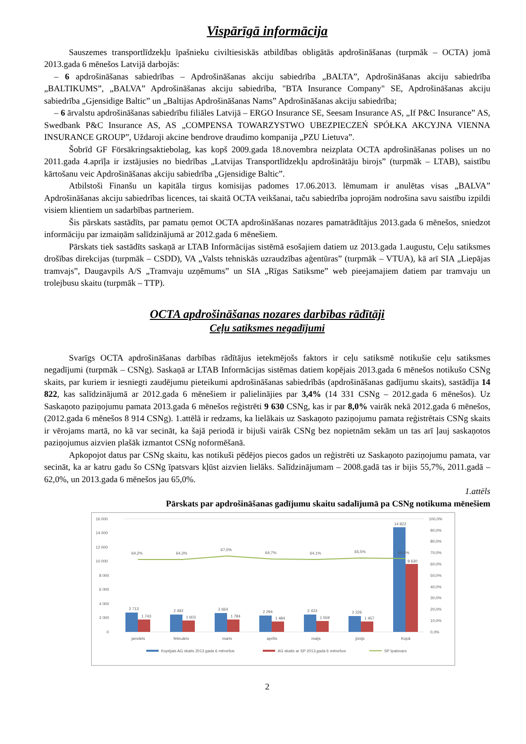Vispārīgā informācija
Sauszemes transportlīdzekļu īpašnieku civiltiesiskās atbildības obligātās apdrošināšanas (turpmāk – OCTA) jomā 2013.gada 6 mēnešos Latvijā darbojās:
– 6 apdrošināšanas sabiedrības – Apdrošināšanas akciju sabiedrība „BALTA”, Apdrošināšanas akciju sabiedrība „BALTIKUMS”, „BALVA” Apdrošināšanas akciju sabiedrība, "BTA Insurance Company" SE, Apdrošināšanas akciju sabiedrība „Gjensidige Baltic” un „Baltijas Apdrošināšanas Nams” Apdrošināšanas akciju sabiedrība;
– 6 ārvalstu apdrošināšanas sabiedrību filiāles Latvijā – ERGO Insurance SE, Seesam Insurance AS, „If P&C Insurance” AS, Swedbank P&C Insurance AS, AS „COMPENSA TOWARZYSTWO UBEZPIECZEŃ SPÓŁKA AKCYJNA VIENNA INSURANCE GROUP”, Uždaroji akcine bendrove draudimo kompanija „PZU Lietuva”.
Šobrīd GF Försäkringsaktiebolag, kas kopš 2009.gada 18.novembra neizplata OCTA apdrošināšanas polises un no 2011.gada 4.aprīļa ir izstājusies no biedrības „Latvijas Transportlīdzekļu apdrošinātāju birojs” (turpmāk – LTAB), saistību kārtošanu veic Apdrošināšanas akciju sabiedrība „Gjensidige Baltic”.
Atbilstoši Finanšu un kapitāla tirgus komisijas padomes 17.06.2013. lēmumam ir anulētas visas „BALVA” Apdrošināšanas akciju sabiedrības licences, tai skaitā OCTA veikšanai, taču sabiedrība joprojām nodrošina savu saistību izpildi visiem klientiem un sadarbības partneriem.
Šis pārskats sastādīts, par pamatu ņemot OCTA apdrošināšanas nozares pamatrādītājus 2013.gada 6 mēnešos, sniedzot informāciju par izmaiņām salīdzinājumā ar 2012.gada 6 mēnešiem.
Pārskats tiek sastādīts saskaņā ar LTAB Informācijas sistēmā esošajiem datiem uz 2013.gada 1.augustu, Ceļu satiksmes drošības direkcijas (turpmāk – CSDD), VA „Valsts tehniskās uzraudzības aģentūras” (turpmāk – VTUA), kā arī SIA „Liepājas tramvajs”, Daugavpils A/S „Tramvaju uzņēmums” un SIA „Rīgas Satiksme” web pieejamajiem datiem par tramvaju un trolejbusu skaitu (turpmāk – TTP).
OCTA apdrošināšanas nozares darbības rādītāji
Ceļu satiksmes negadījumi
Svarīgs OCTA apdrošināšanas darbības rādītājus ietekmējošs faktors ir ceļu satiksmē notikušie ceļu satiksmes negadījumi (turpmāk – CSNg). Saskaņā ar LTAB Informācijas sistēmas datiem kopējais 2013.gada 6 mēnešos notikušo CSNg skaits, par kuriem ir iesniegti zaudējumu pieteikumi apdrošināšanas sabiedrībās (apdrošināšanas gadījumu skaits), sastādīja 14 822, kas salīdzinājumā ar 2012.gada 6 mēnešiem ir palielinājies par 3,4% (14 331 CSNg – 2012.gada 6 mēnešos). Uz Saskaņoto paziņojumu pamata 2013.gada 6 mēnešos reģistrēti 9 630 CSNg, kas ir par 8,0% vairāk nekā 2012.gada 6 mēnešos, (2012.gada 6 mēnešos 8 914 CSNg). 1.attēlā ir redzams, ka lielākais uz Saskaņoto paziņojumu pamata reģistrētais CSNg skaits ir vērojams martā, no kā var secināt, ka šajā periodā ir bijuši vairāk CSNg bez nopietnām sekām un tas arī ļauj saskaņotos paziņojumus aizvien plašāk izmantot CSNg noformēšanā.
Apkopojot datus par CSNg skaitu, kas notikuši pēdējos piecos gados un reģistrēti uz Saskaņoto paziņojumu pamata, var secināt, ka ar katru gadu šo CSNg īpatsvars kļūst aizvien lielāks. Salīdzinājumam – 2008.gadā tas ir bijis 55,7%, 2011.gadā – 62,0%, un 2013.gada 6 mēnešos jau 65,0%.
1.attēls
Pārskats par apdrošināšanas gadījumu skaitu sadalījumā pa CSNg notikuma mēnešiem
16 000
14 000
12 000
10 000
8 000
6 000
4 000
2 000
0
100,0%
90,0%
80,0%
70,0%
60,0%
50,0%
40,0%
30,0%
20,0%
10,0%
0,0%
2 713
1 743
2 492
1 603
2 664
1 784
2 294
1 484
2 433
1 559
2 226
1 457
14 822
9 630
64,2%
64,3%
67,0%
64,7%
64,1%
65,5%
65,0%
janvāris
februāris
marts
aprīlis
maijs
jūnijs
Kopā
Kopējais AG skaits 2013.gada 6 mēnešos
AG skaits ar SP 2013.gada 6 mēnešos
SP īpatsvars
2